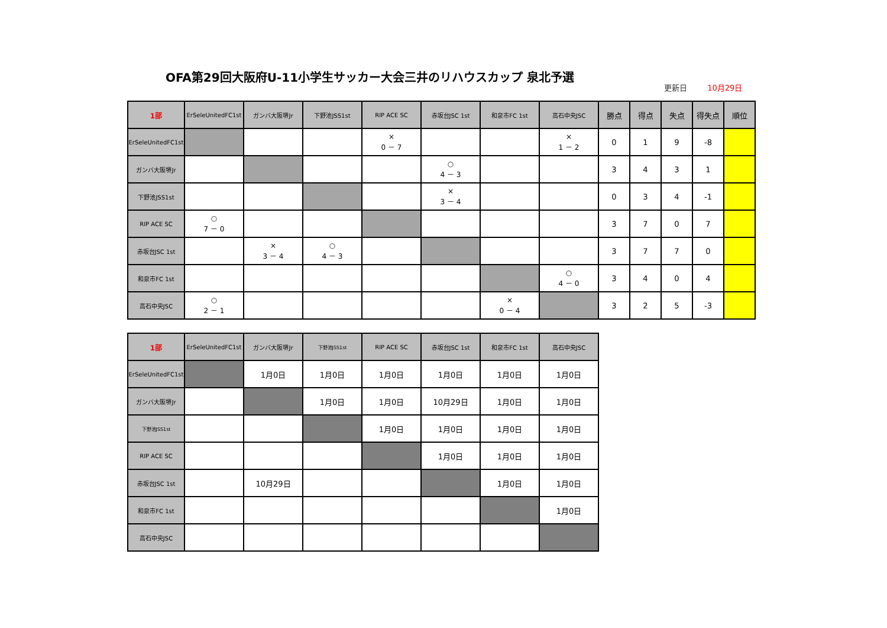OFA第29回大阪府U-11小学生サッカー大会三井のリハウスカップ 泉北予選
更新日 10月29日
| 1部 | ErSeleUnitedFC1st | ガンバ大阪堺Jr | 下野池JSS1st | RIP ACE SC | 赤坂台JSC 1st | 和泉市FC 1st | 高石中央JSC | 勝点 | 得点 | 失点 | 得失点 | 順位 |
| --- | --- | --- | --- | --- | --- | --- | --- | --- | --- | --- | --- | --- |
| ErSeleUnitedFC1st | | | | × 0 － 7 | | | × 1 － 2 | 0 | 1 | 9 | -8 | |
| ガンバ大阪堺Jr | | | | | ○ 4 － 3 | | | 3 | 4 | 3 | 1 | |
| 下野池JSS1st | | | | | × 3 － 4 | | | 0 | 3 | 4 | -1 | |
| RIP ACE SC | ○ 7 － 0 | | | | | | | 3 | 7 | 0 | 7 | |
| 赤坂台JSC 1st | | × 3 － 4 | ○ 4 － 3 | | | | | 3 | 7 | 7 | 0 | |
| 和泉市FC 1st | | | | | | | ○ 4 － 0 | 3 | 4 | 0 | 4 | |
| 高石中央JSC | ○ 2 － 1 | | | | | × 0 － 4 | | 3 | 2 | 5 | -3 | |
| 1部 | ErSeleUnitedFC1st | ガンバ大阪堺Jr | 下野池JSS1st | RIP ACE SC | 赤坂台JSC 1st | 和泉市FC 1st | 高石中央JSC |
| --- | --- | --- | --- | --- | --- | --- | --- |
| ErSeleUnitedFC1st | | 1月0日 | 1月0日 | 1月0日 | 1月0日 | 1月0日 | 1月0日 |
| ガンバ大阪堺Jr | | | 1月0日 | 1月0日 | 10月29日 | 1月0日 | 1月0日 |
| 下野池JSS1st | | | | 1月0日 | 1月0日 | 1月0日 | 1月0日 |
| RIP ACE SC | | | | | 1月0日 | 1月0日 | 1月0日 |
| 赤坂台JSC 1st | | 10月29日 | | | | 1月0日 | 1月0日 |
| 和泉市FC 1st | | | | | | | 1月0日 |
| 高石中央JSC | | | | | | | |